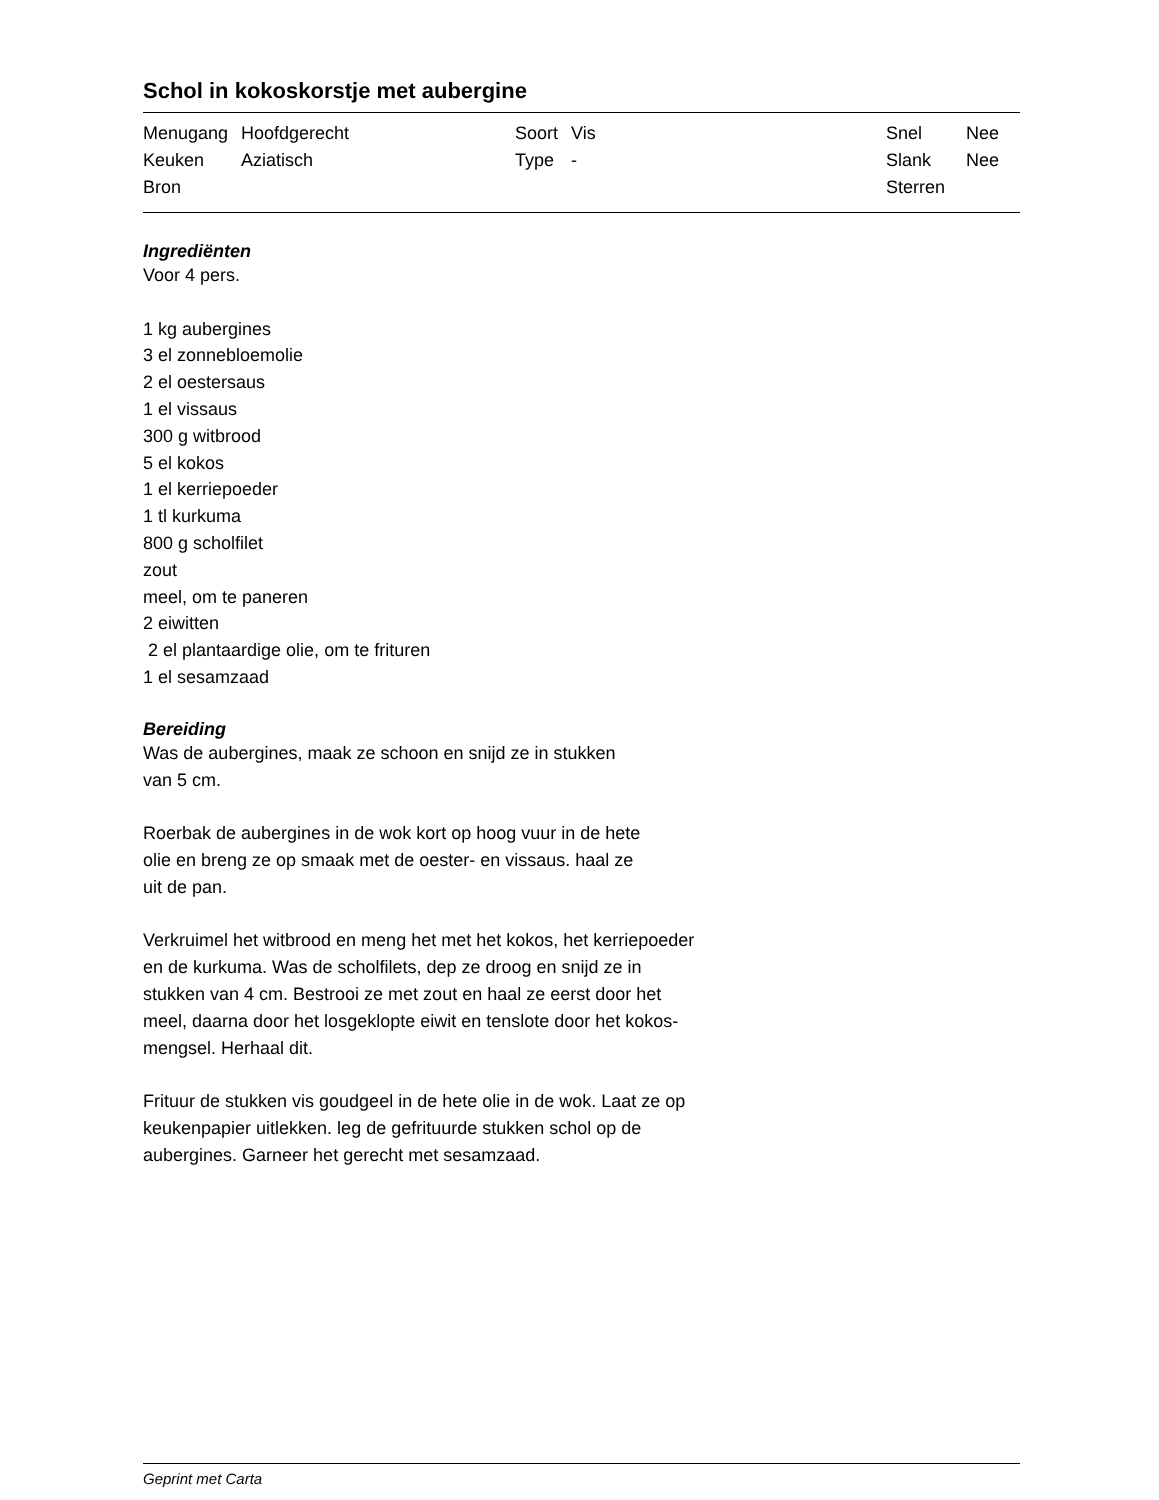Schol in kokoskorstje met aubergine
| Menugang | Hoofdgerecht | Soort | Vis | Snel | Nee |
| Keuken | Aziatisch | Type | - | Slank | Nee |
| Bron | | | | Sterren | |
Ingrediënten
Voor 4 pers.
1 kg aubergines
3 el zonnebloemolie
2 el oestersaus
1 el vissaus
300 g witbrood
5 el kokos
1 el kerriepoeder
1 tl kurkuma
800 g scholfilet
zout
meel, om te paneren
2 eiwitten
2 el plantaardige olie, om te frituren
1 el sesamzaad
Bereiding
Was de aubergines, maak ze schoon en snijd ze in stukken
van 5 cm.
Roerbak de aubergines in de wok kort op hoog vuur in de hete
olie en breng ze op smaak met de oester- en vissaus. haal ze
uit de pan.
Verkruimel het witbrood en meng het met het kokos, het kerriepoeder
en de kurkuma. Was de scholfilets, dep ze droog en snijd ze in
stukken van 4 cm. Bestrooi ze met zout en haal ze eerst door het
meel, daarna door het losgeklopte eiwit en tenslote door het kokos-
mengsel. Herhaal dit.
Frituur de stukken vis goudgeel in de hete olie in de wok. Laat ze op
keukenpapier uitlekken. leg de gefrituurde stukken schol op de
aubergines. Garneer het gerecht met sesamzaad.
Geprint met Carta